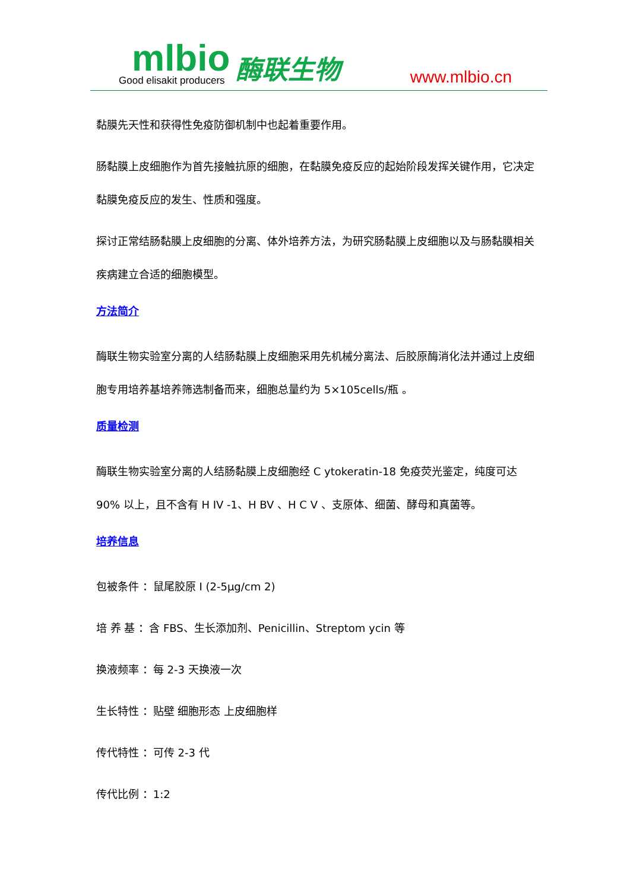mlbio
Good elisakit producers
酶联生物
www.mlbio.cn
黏膜先天性和获得性免疫防御机制中也起着重要作用。
肠黏膜上皮细胞作为首先接触抗原的细胞，在黏膜免疫反应的起始阶段发挥关键作用，它决定黏膜免疫反应的发生、性质和强度。
探讨正常结肠黏膜上皮细胞的分离、体外培养方法，为研究肠黏膜上皮细胞以及与肠黏膜相关疾病建立合适的细胞模型。
方法简介
酶联生物实验室分离的人结肠黏膜上皮细胞采用先机械分离法、后胶原酶消化法并通过上皮细胞专用培养基培养筛选制备而来，细胞总量约为 5×105cells/瓶 。
质量检测
酶联生物实验室分离的人结肠黏膜上皮细胞经 C ytokeratin-18 免疫荧光鉴定，纯度可达 90% 以上，且不含有 H IV -1、H BV 、H C V 、支原体、细菌、酵母和真菌等。
培养信息
包被条件 ：鼠尾胶原 I (2-5μg/cm 2)
培 养 基 ：含 FBS、生长添加剂、Penicillin、Streptom ycin 等
换液频率 ：每 2-3 天换液一次
生长特性 ：贴壁 细胞形态 上皮细胞样
传代特性 ：可传 2-3 代
传代比例 ：1:2